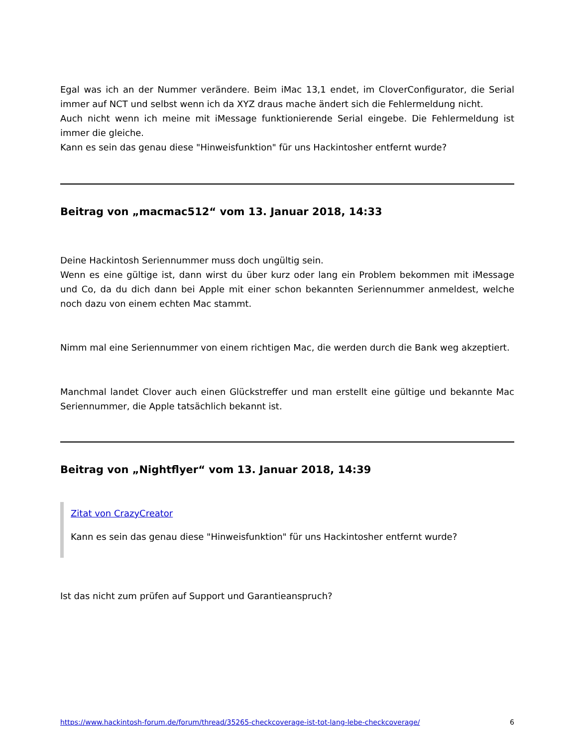Egal was ich an der Nummer verändere. Beim iMac 13,1 endet, im CloverConfigurator, die Serial immer auf NCT und selbst wenn ich da XYZ draus mache ändert sich die Fehlermeldung nicht.
Auch nicht wenn ich meine mit iMessage funktionierende Serial eingebe. Die Fehlermeldung ist immer die gleiche.
Kann es sein das genau diese "Hinweisfunktion" für uns Hackintosher entfernt wurde?
Beitrag von „macmac512“ vom 13. Januar 2018, 14:33
Deine Hackintosh Seriennummer muss doch ungültig sein.
Wenn es eine gültige ist, dann wirst du über kurz oder lang ein Problem bekommen mit iMessage und Co, da du dich dann bei Apple mit einer schon bekannten Seriennummer anmeldest, welche noch dazu von einem echten Mac stammt.
Nimm mal eine Seriennummer von einem richtigen Mac, die werden durch die Bank weg akzeptiert.
Manchmal landet Clover auch einen Glückstreffer und man erstellt eine gültige und bekannte Mac Seriennummer, die Apple tatsächlich bekannt ist.
Beitrag von „Nightflyer“ vom 13. Januar 2018, 14:39
Zitat von CrazyCreator
Kann es sein das genau diese "Hinweisfunktion" für uns Hackintosher entfernt wurde?
Ist das nicht zum prüfen auf Support und Garantieanspruch?
https://www.hackintosh-forum.de/forum/thread/35265-checkcoverage-ist-tot-lang-lebe-checkcoverage/ 6